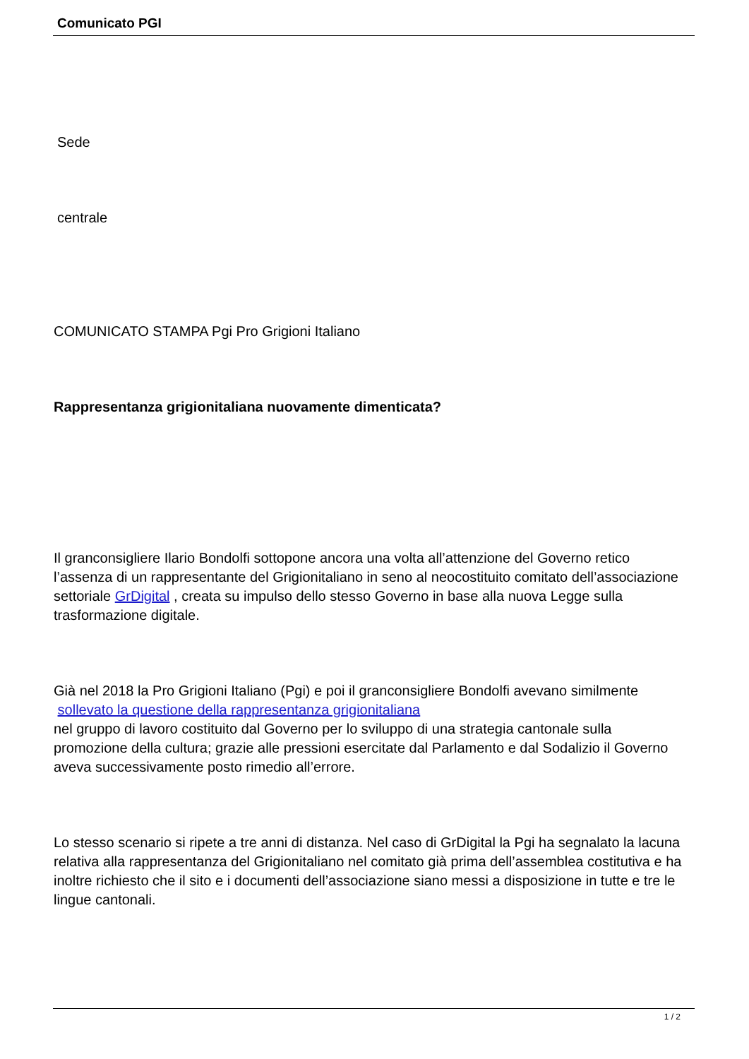Comunicato PGI
Sede
centrale
COMUNICATO STAMPA Pgi Pro Grigioni Italiano
Rappresentanza grigionitaliana nuovamente dimenticata?
Il granconsigliere Ilario Bondolfi sottopone ancora una volta all’attenzione del Governo retico l’assenza di un rappresentante del Grigionitaliano in seno al neocostituito comitato dell’associazione settoriale GrDigital , creata su impulso dello stesso Governo in base alla nuova Legge sulla trasformazione digitale.
Già nel 2018 la Pro Grigioni Italiano (Pgi) e poi il granconsigliere Bondolfi avevano similmente
sollevato la questione della rappresentanza grigionitaliana
nel gruppo di lavoro costituito dal Governo per lo sviluppo di una strategia cantonale sulla promozione della cultura; grazie alle pressioni esercitate dal Parlamento e dal Sodalizio il Governo aveva successivamente posto rimedio all’errore.
Lo stesso scenario si ripete a tre anni di distanza. Nel caso di GrDigital la Pgi ha segnalato la lacuna relativa alla rappresentanza del Grigionitaliano nel comitato già prima dell’assemblea costitutiva e ha inoltre richiesto che il sito e i documenti dell’associazione siano messi a disposizione in tutte e tre le lingue cantonali.
1 / 2